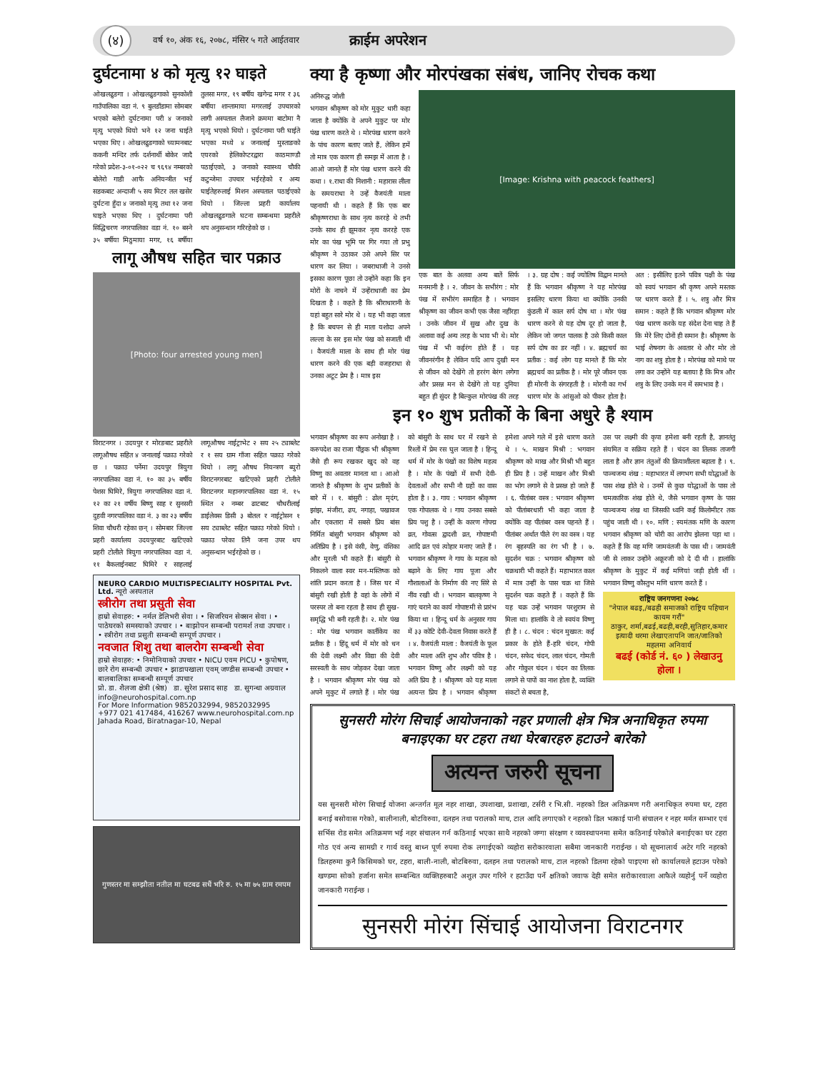(४) वर्ष १०, अंक १६, २०७८, मंसिर ५ गते आईतवार क्राईम अपरेशन
दुर्घटनामा ४ को मृत्यु १२ घाइते
ओखलढुङगा । ओखलढुङगाको सुनकोशी गाउँपालिका वडा नं. ९ बुलडाँडामा सोमबार भएको बलेरो दुर्घटनामा परी ४ जनाको मृत्यु भएको थियो भने १२ जना घाईते भएका थिए । ओखलढुङगाको च्यामनबाट ककनी मन्दिर तर्फ दर्शनार्थी बोकेर जादै गरेको प्रदेश-३-०१-०२२ च ९६९४ नम्बरको बोलेरो गाडी आफै अनियन्त्रीत भई सडकबाट अन्दाजी ५ सय मिटर तल खसेर दुर्घटना हुँदा ४ जनाको मृत्यु तथा १२ जना घाइते भएका थिए । दुर्घटनामा परी सिद्धिचरण नगरपालिका वडा नं. १० बस्ने ३५ बर्षीया मिठुमाया मगर, १६ बर्षीया तुलसा मगर, १९ बर्षीय खगेन्द्र मगर र ३६ बर्षीया शान्तामाया मगरलाई उपचारको लागी अस्पताल लैजाने क्रममा बाटोमा नै मृत्यु भएको थियो । दुर्घटनामा परी घाईते भएका मध्ये ४ जनालाई मुस्ताङको एयरको हेलिकोप्टरद्वारा काठमाण्डौ पठाईएको, ३ जनाको स्वास्थ्य चौकी कटुन्जेमा उपचार भईरहेको र अन्य घाईतेहरुलाई मिशन अस्पताल पठाईएको थियो । जिल्ला प्रहरी कार्यालय ओखलढुङगाले घटना सम्बन्धमा प्रहरीले थप अनुसन्धान गरिरहेको छ ।
लागू औषध सहित चार पक्राउ
[Photo: four arrested young men]
विराटनगर । उदयपुर र मोरङबाट प्रहरीले लागूऔषध सहित ४ जनालाई पक्राउ गरेको छ । पक्राउ पर्नेमा उदयपुर त्रियुगा नगरपालिका वडा नं. १० का ३५ बर्षीय पेशस घिमिरे, त्रियुगा नगरपालिका वडा नं. १२ का २१ वर्षीय बिष्णु साह र सुनसरी दुहवी नगरपालिका वडा नं. ३ का २३ बर्षीय शिवा चौधरी रहेका छन् । सोमबार जिल्ला प्रहरी कार्यालय उदयपुरबाट खटिएको प्रहरी टोलीले त्रियुगा नगरपालिका वडा नं. ११ बैकलाईनबाट घिमिरे र साहलाई लागूऔषध नाईट्राभेट २ सय २५ ट्याब्लेट र १ सय ग्राम गाँजा सहित पक्राउ गरेको थियो । लागू औषध नियन्त्रण ब्युरो विराटनगरबाट खटिएको प्रहरी टोलीले विराटनगर महानगरपालिका वडा नं. १५ स्थित २ नम्बर ढाटबाट चौधरीलाई डाईलेक्स डिसी ३ बोतल र नाईट्रोसन १ सय ट्याब्लेट सहित पक्राउ गरेको थियो । पक्राउ परेका तिनै जना उपर थप अनुसन्धान भईरहेको छ ।
NEURO CARDIO MULTISPECIALITY HOSPITAL Pvt. Ltd. न्यूरो अस्पताल
स्त्रीरोग तथा प्रसुती सेवा
हाम्रो सेवाहरु: • नर्मल डेलिभरी सेवा । • सिजरियन सेक्सन सेवा । • पाठेघरको समस्याको उपचार । • बाझोपन सम्बन्धी परामर्श तथा उपचार । • स्त्रीरोग तथा प्रसुती सम्बन्धी सम्पूर्ण उपचार ।
नवजात शिशु तथा बालरोग सम्बन्धी सेवा
हाम्रो सेवाहरु: • निमोनियाको उपचार • NICU एवम PICU • कुपोषण, छारे रोग सम्बन्धी उपचार • झाडापखाला एवम् जण्डीस सम्बन्धी उपचार • बालबालिका सम्बन्धी सम्पूर्ण उपचार
प्रो. डा. शैलजा क्षेत्री (श्रेष्ठ) डा. सुरेश प्रसाद साह डा. सुगन्धा अग्रवाल
info@neurohospital.com.np
For More Information 9852032994, 9852032995 +977 021 417484, 416267 www.neurohospital.com.np Jahada Road, Biratnagar-10, Nepal
गुणस्तर मा सम्झौता नतील मा घटबढ सधैं भरि रु. १५ मा ७५ ग्राम रमपम
क्या है कृष्णा और मोरपंखका संबंध, जानिए रोचक कथा
अनिरुद्ध जोशी
भगवान श्रीकृष्ण को मोर मुकुट धारी कहा जाता है क्योंकि वे अपने मुकुट पर मोर पंख धारण करते थे । मोरपंख धारण करने के पांच कारण बताए जाते हैं, लेकिन हमें तो मात्र एक कारण ही समझ में आता है । आओ जानते हैं मोर पंख धारण करने की कथा । १.राधा की निशानी : महारास लीला के समयराधा ने उन्हें वैजयंती माला पहनायी थी । कहते हैं कि एक बार श्रीकृष्णराधा के साथ नृत्य कररहे थे तभी उनके साथ ही झूमकर नृत्य कररहे एक मोर का पंख भूमि पर गिर गया तो प्रभु श्रीकृष्ण ने उठाकर उसे अपने सिर पर धारण कर लिया । जबराधाजी ने उनसे इसका कारण पूछा तो उन्होंने कहा कि इन मोरों के नाचने में उन्हेंराधाजी का प्रेम दिखता है । कहते है कि श्रीराधारानी के यहां बहुत सारे मोर थे । यह भी कहा जाता है कि बचपन से ही माता यशोदा अपने लल्ला के सर इस मोर पंख को सजाती थीं । वैजयंती माला के साथ ही मोर पंख धारण करने की एक बड़ी वजहराधा से उनका अटूट प्रेम है । मात्र इस
[Image: Krishna with peacock feathers]
एक बात के अलवा अन्य बातें सिर्फ मनमानी है । २. जीवन के सभीरंग : मोर पंख में सभीरंग समाहित है । भगवान श्रीकृष्ण का जीवन कभी एक जैसा नहींरहा । उनके जीवन में सुख और दुख के अलावा कई अन्य तरह के भाव भी थे। मोर पंख में भी कईरंग होते हैं । यह जीवनरंगीन है लेकिन यदि आप दुखी मन से जीवन को देखेंगे तो हररंग बेरंग लगेगा और प्रसन्न मन से देखेंगे तो यह दुनिया बहुत ही सुंदर है बिल्कुल मोरपंख की तरह । ३. ग्रह दोष : कई ज्योतिष विद्वान मानते हैं कि भगवान श्रीकृष्ण ने यह मोरपंख इसलिए धारण किया था क्योंकि उनकी कुंडली में काल सर्प दोष था । मोर पंख धारण करने से यह दोष दूर हो जाता है, लेकिन जो जगत पालक है उसे किसी काल सर्प दोष का डर नहीं । ४. ब्रह्मचर्य का प्रतीक : कई लोग यह मानते हैं कि मोर ब्रह्मचर्य का प्रतीक है । मोर पूरे जीवन एक ही मोरनी के संगरहती है । मोरनी का गर्भ धारण मोर के आंसुओ को पीकर होता है। अत : इसीलिए इतने पवित्र पक्षी के पंख को स्वयं भगवान श्री कृष्ण अपने मस्तक पर धारण करते हैं । ५. शत्रु और मित्र समान : कहते हैं कि भगवान श्रीकृष्ण मोर पंख धारण करके यह संदेश देना चाह ते हैं कि मेरे लिए दोनों ही समान है। श्रीकृष्ण के भाई शेषनाग के अवतार थे और मोर तो नाग का शत्रु होता है । मोरपंख को माथे पर लगा कर उन्होंने यह बताया है कि मित्र और शत्रु के लिए उनके मन में समभाव है ।
इन १० शुभ प्रतीकों के बिना अधुरे है श्याम
भगवान श्रीकृष्ण का रूप अनोखा है । करुपदेश का राजा पौंड्रक भी श्रीकृष्ण जैसे ही रूप रखकर खुद को वह विष्णु का अवतार मानता था । आओ जानते है श्रीकृष्ण के शुभ प्रतीकों के बारे में । १. बांसुरी : ढोल मृदंग, झांझ, मंजीरा, ढप, नगाड़ा, पखावज और एकतारा में सबसे प्रिय बांस निर्मित बांसुरी भगवान श्रीकृष्ण को अतिप्रिय है । इसे वंसी, वेणु, वंशिका और मुरली भी कहते हैं। बांसुरी से निकलने वाला स्वर मन-मस्तिष्क को शांति प्रदान करता है । जिस घर में बांसुरी रखी होती है वहां के लोगों में परस्पर तो बना रहता है साथ ही सुख-समृद्धि भी बनी रहती है। २. मोर पंख : मोर पंख भगवान कार्तीकेय का प्रतीक है । हिंदू धर्म में मोर को धन की देवी लक्ष्मी और विद्या की देवी सरस्वती के साथ जोड़कर देखा जाता है । भगवान श्रीकृष्ण मोर पंख को अपने मुकुट में लगाते हैं । मोर पंख को बांसुरी के साथ घर में रखने से रिश्तों में प्रेम रस घुल जाता है । हिन्दू धर्म में मोर के पंखों का विशेष महत्व है । मोर के पंखों में सभी देवी-देवताओं और सभी नौ ग्रहों का वास होता है । ३. गाय : भगवान श्रीकृष्ण एक गोपालक थे । गाय उनका सबसे प्रिय पशु है । उन्हीं के कारण गोपद्म व्रत, गोवत्स द्वादशी व्रत, गोपाष्टमी आदि व्रत एवं त्योहार मनाए जाते हैं । भगवान श्रीकृष्ण ने गाय के महत्व को बढ़ाने के लिए गाय पूजा और गौशालाओं के निर्माण की नए सिरे से नींव रखी थी । भगवान बालकृष्ण ने गाएं चराने का कार्य गोपाष्टमी से प्रारंभ किया था । हिन्दू धर्म के अनुसार गाय में ३३ कोटि देवी-देवता निवास करते हैं । ४. वैजयंती माला : वैजयंती के फूल और माला अति शुभ और पवित्र है । भगवान विष्णु और लक्ष्मी को यह अति प्रिय है । श्रीकृष्ण को यह माला अत्यन्त प्रिय है । भगवान श्रीकृष्ण हमेशा अपने गले में इसे धारण करते थे । ५. माखन मिश्री : भगवान श्रीकृष्ण को माख और मिश्री भी बहुत ही प्रिय है । उन्हें माखन और मिश्री का भोग लगाने से वे प्रसन्न हो जाते हैं । ६. पीतांबर वस्त्र : भगवान श्रीकृष्ण को पीतांबरधारी भी कहा जाता है क्योंकि वह पीतांबर वस्त्र पहनते हैं । पीतांबर अर्थात पीले रंग का वस्त्र । यह रंग बृहस्पति का रंग भी है । ७. सुदर्शन चक्र : भगवान श्रीकृष्ण को चक्रधारी भी कहते हैं। महाभारत काल में मात्र उन्हीं के पास चक्र था जिसे सुदर्शन चक्र कहते हैं । कहते हैं कि यह चक्र उन्हें भगवान परशुराम से मिला था। हालांकि वे तो स्वयंव विष्णु ही है । ८. चंदन : चंदन मुख्यत: कई प्रकार के होते हैं-हरि चंदन, गोपी चंदन, सफेद चंदन, लाल चंदन, गोमती और गोकुल चंदन । चंदन का तिलक लगाने से पापों का नाश होता है, व्यक्ति संकटों से बचता है,
उस पर लक्ष्मी की कृपा हमेशा बनी रहती है, ज्ञानतंतु संयमित व सक्रिय रहते हैं । चंदन का तिलक ताजगी लाता है और ज्ञान तंतुओं की क्रियाशीलता बढ़ाता है । ९. पाञ्चजन्य शंख : महाभारत में लगभग सभी योद्धाओं के पास शंख होते थे । उनमें से कुछ योद्धाओं के पास तो चमत्कारिक शंख होते थे, जैसे भगवान कृष्ण के पास पाञ्चजन्य शंख था जिसकी ध्वनि कई किलोमीटर तक पहुंच जाती थी । १०. मणि : स्यमंतक मणि के कारण भगवान श्रीकृष्ण को चोरी का आरोप झेलना पड़ा था । कहते हैं कि वह मणि जामवंतजी के पास थी । जामवंती जी से लाकर उन्होंने अक्रूरजी को दे दी थी । हालांकि श्रीकृष्ण के मुकुट में कई मणियां जड़ी होती थीं । भगवान विष्णु कौस्तुभ मणि धारण करते हैं ।
राष्ट्रिय जनगणना २०७८
"नेपाल बढइ,/बढही समाजको राष्ट्रिय पहिचान कायम गरौं"
ठाकुर, शर्मा,बढई,बढही,बरही,सुतिहार,कमार इत्यादी थरमा लेखाएतापनि जात/जातिको महलमा अनिवार्य
बढई (कोर्ड नं. ६० ) लेखाउनु होला ।
सुनसरी मोरंग सिचाई आयोजनाको नहर प्रणाली क्षेत्र भित्र अनाधिकृत रुपमा बनाइएका घर टहरा तथा घेरबारहरु हटाउने बारेको
अत्यन्त जरुरी सूचना
यस सुनसरी मोरंग सिचाई योजना अन्तर्गत मूल नहर शाखा, उपशाखा, प्रशाखा, टर्सरी र भि.सी. नहरको डिल अतिक्रमण गरी अनाधिकृत रुपमा घर, टहरा बनाई बसोवास गरेको, बालीनाली, बोटविरुवा, दलहन तथा परालको माच, टाल आदि लगाएको र नहरको डिल भत्काई पानी संचालन र नहर मर्मत सम्भार एवं सर्भिस रोड समेत अतिक्रमण भई नहर संचालन गर्न कठिनाई भएका साथै नहरको जग्गा संरक्षण र व्यवस्थापनमा समेत कठिनाई परेकोले बनाईएका घर टहरा गोठ एवं अन्य सामग्री र गार्य वस्तु बाध्न पूर्ण रुपमा रोक लगाईएको व्यहोरा सरोकारवाला सबैमा जानकारी गराईन्छ । यो सूचनालार्य अटेर गरि नहरको डिलहरुमा कुनै किसिमको घर, टहरा, बाली-नाली, बोटबिरुवा, दलहन तथा परालको माच, टाल नहरको डिलमा रहेको पाइएमा सो कार्यालयले हटाउन परेको खण्डमा सोको हर्जाना समेत सम्बन्धित व्यक्तिहरुबाटै अशुल उपर गरिने र हटाउँदा पर्ने क्षतिको जवाफ देही समेत सरोकारवाला आफैले व्यहोर्नु पर्ने व्यहोरा जानकारी गराईन्छ ।
सुनसरी मोरंग सिंचाई आयोजना विराटनगर